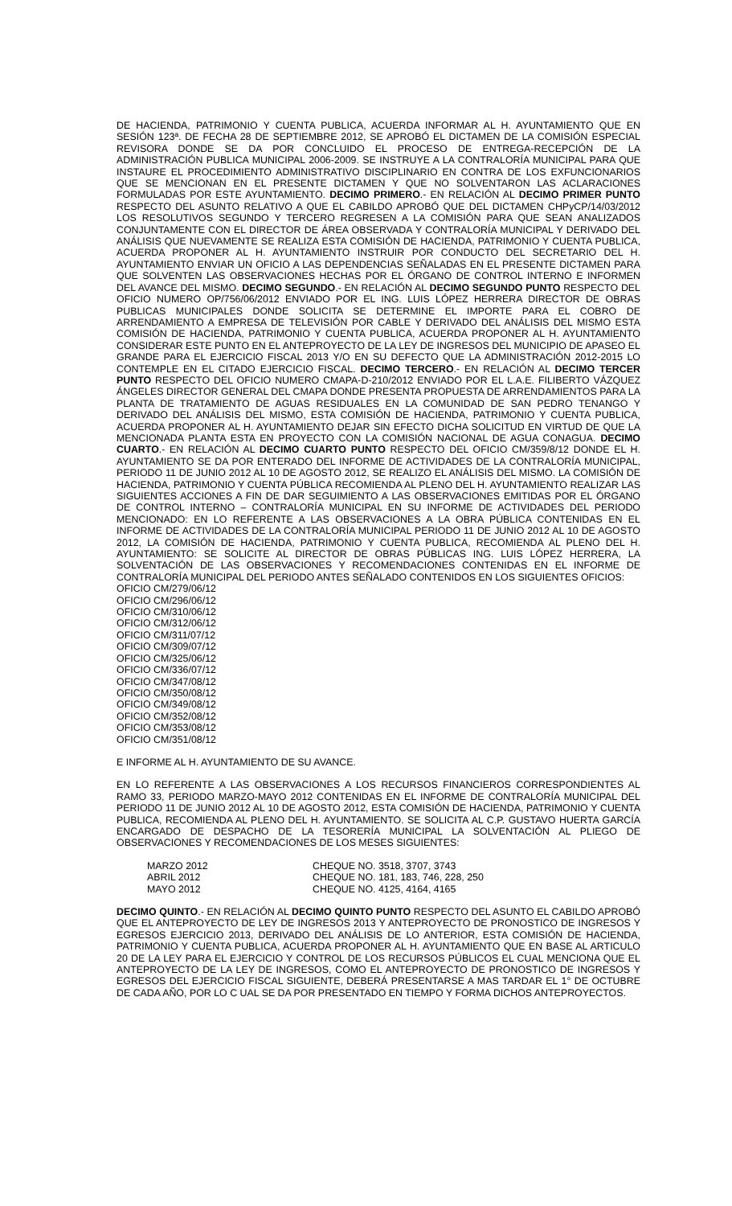DE HACIENDA, PATRIMONIO Y CUENTA PUBLICA, ACUERDA INFORMAR AL H. AYUNTAMIENTO QUE EN SESIÓN 123ª. DE FECHA 28 DE SEPTIEMBRE 2012, SE APROBÓ EL DICTAMEN DE LA COMISIÓN ESPECIAL REVISORA DONDE SE DA POR CONCLUIDO EL PROCESO DE ENTREGA-RECEPCIÓN DE LA ADMINISTRACIÓN PUBLICA MUNICIPAL 2006-2009. SE INSTRUYE A LA CONTRALORÍA MUNICIPAL PARA QUE INSTAURE EL PROCEDIMIENTO ADMINISTRATIVO DISCIPLINARIO EN CONTRA DE LOS EXFUNCIONARIOS QUE SE MENCIONAN EN EL PRESENTE DICTAMEN Y QUE NO SOLVENTARON LAS ACLARACIONES FORMULADAS POR ESTE AYUNTAMIENTO. DECIMO PRIMERO.- EN RELACIÓN AL DECIMO PRIMER PUNTO RESPECTO DEL ASUNTO RELATIVO A QUE EL CABILDO APROBÓ QUE DEL DICTAMEN CHPyCP/14/03/2012 LOS RESOLUTIVOS SEGUNDO Y TERCERO REGRESEN A LA COMISIÓN PARA QUE SEAN ANALIZADOS CONJUNTAMENTE CON EL DIRECTOR DE ÁREA OBSERVADA Y CONTRALORÍA MUNICIPAL Y DERIVADO DEL ANÁLISIS QUE NUEVAMENTE SE REALIZA ESTA COMISIÓN DE HACIENDA, PATRIMONIO Y CUENTA PUBLICA, ACUERDA PROPONER AL H. AYUNTAMIENTO INSTRUIR POR CONDUCTO DEL SECRETARIO DEL H. AYUNTAMIENTO ENVIAR UN OFICIO A LAS DEPENDENCIAS SEÑALADAS EN EL PRESENTE DICTAMEN PARA QUE SOLVENTEN LAS OBSERVACIONES HECHAS POR EL ÓRGANO DE CONTROL INTERNO E INFORMEN DEL AVANCE DEL MISMO. DECIMO SEGUNDO.- EN RELACIÓN AL DECIMO SEGUNDO PUNTO RESPECTO DEL OFICIO NUMERO OP/756/06/2012 ENVIADO POR EL ING. LUIS LÓPEZ HERRERA DIRECTOR DE OBRAS PUBLICAS MUNICIPALES DONDE SOLICITA SE DETERMINE EL IMPORTE PARA EL COBRO DE ARRENDAMIENTO A EMPRESA DE TELEVISIÓN POR CABLE Y DERIVADO DEL ANÁLISIS DEL MISMO ESTA COMISIÓN DE HACIENDA, PATRIMONIO Y CUENTA PUBLICA, ACUERDA PROPONER AL H. AYUNTAMIENTO CONSIDERAR ESTE PUNTO EN EL ANTEPROYECTO DE LA LEY DE INGRESOS DEL MUNICIPIO DE APASEO EL GRANDE PARA EL EJERCICIO FISCAL 2013 Y/O EN SU DEFECTO QUE LA ADMINISTRACIÓN 2012-2015 LO CONTEMPLE EN EL CITADO EJERCICIO FISCAL. DECIMO TERCERO.- EN RELACIÓN AL DECIMO TERCER PUNTO RESPECTO DEL OFICIO NUMERO CMAPA-D-210/2012 ENVIADO POR EL L.A.E. FILIBERTO VÁZQUEZ ÁNGELES DIRECTOR GENERAL DEL CMAPA DONDE PRESENTA PROPUESTA DE ARRENDAMIENTOS PARA LA PLANTA DE TRATAMIENTO DE AGUAS RESIDUALES EN LA COMUNIDAD DE SAN PEDRO TENANGO Y DERIVADO DEL ANÁLISIS DEL MISMO, ESTA COMISIÓN DE HACIENDA, PATRIMONIO Y CUENTA PUBLICA, ACUERDA PROPONER AL H. AYUNTAMIENTO DEJAR SIN EFECTO DICHA SOLICITUD EN VIRTUD DE QUE LA MENCIONADA PLANTA ESTA EN PROYECTO CON LA COMISIÓN NACIONAL DE AGUA CONAGUA. DECIMO CUARTO.- EN RELACIÓN AL DECIMO CUARTO PUNTO RESPECTO DEL OFICIO CM/359/8/12 DONDE EL H. AYUNTAMIENTO SE DA POR ENTERADO DEL INFORME DE ACTIVIDADES DE LA CONTRALORÍA MUNICIPAL, PERIODO 11 DE JUNIO 2012 AL 10 DE AGOSTO 2012, SE REALIZO EL ANÁLISIS DEL MISMO. LA COMISIÓN DE HACIENDA, PATRIMONIO Y CUENTA PÚBLICA RECOMIENDA AL PLENO DEL H. AYUNTAMIENTO REALIZAR LAS SIGUIENTES ACCIONES A FIN DE DAR SEGUIMIENTO A LAS OBSERVACIONES EMITIDAS POR EL ÓRGANO DE CONTROL INTERNO – CONTRALORÍA MUNICIPAL EN SU INFORME DE ACTIVIDADES DEL PERIODO MENCIONADO: EN LO REFERENTE A LAS OBSERVACIONES A LA OBRA PÚBLICA CONTENIDAS EN EL INFORME DE ACTIVIDADES DE LA CONTRALORÍA MUNICIPAL PERIODO 11 DE JUNIO 2012 AL 10 DE AGOSTO 2012, LA COMISIÓN DE HACIENDA, PATRIMONIO Y CUENTA PUBLICA, RECOMIENDA AL PLENO DEL H. AYUNTAMIENTO: SE SOLICITE AL DIRECTOR DE OBRAS PÚBLICAS ING. LUIS LÓPEZ HERRERA, LA SOLVENTACIÓN DE LAS OBSERVACIONES Y RECOMENDACIONES CONTENIDAS EN EL INFORME DE CONTRALORÍA MUNICIPAL DEL PERIODO ANTES SEÑALADO CONTENIDOS EN LOS SIGUIENTES OFICIOS:
OFICIO CM/279/06/12
OFICIO CM/296/06/12
OFICIO CM/310/06/12
OFICIO CM/312/06/12
OFICIO CM/311/07/12
OFICIO CM/309/07/12
OFICIO CM/325/06/12
OFICIO CM/336/07/12
OFICIO CM/347/08/12
OFICIO CM/350/08/12
OFICIO CM/349/08/12
OFICIO CM/352/08/12
OFICIO CM/353/08/12
OFICIO CM/351/08/12
E INFORME AL H. AYUNTAMIENTO DE SU AVANCE.
EN LO REFERENTE A LAS OBSERVACIONES A LOS RECURSOS FINANCIEROS CORRESPONDIENTES AL RAMO 33, PERIODO MARZO-MAYO 2012 CONTENIDAS EN EL INFORME DE CONTRALORÍA MUNICIPAL DEL PERIODO 11 DE JUNIO 2012 AL 10 DE AGOSTO 2012, ESTA COMISIÓN DE HACIENDA, PATRIMONIO Y CUENTA PUBLICA, RECOMIENDA AL PLENO DEL H. AYUNTAMIENTO. SE SOLICITA AL C.P. GUSTAVO HUERTA GARCÍA ENCARGADO DE DESPACHO DE LA TESORERÍA MUNICIPAL LA SOLVENTACIÓN AL PLIEGO DE OBSERVACIONES Y RECOMENDACIONES DE LOS MESES SIGUIENTES:
| MARZO 2012 | CHEQUE NO. 3518, 3707, 3743 |
| ABRIL 2012 | CHEQUE NO. 181, 183, 746, 228, 250 |
| MAYO 2012 | CHEQUE NO. 4125, 4164, 4165 |
DECIMO QUINTO.- EN RELACIÓN AL DECIMO QUINTO PUNTO RESPECTO DEL ASUNTO EL CABILDO APROBÓ QUE EL ANTEPROYECTO DE LEY DE INGRESOS 2013 Y ANTEPROYECTO DE PRONOSTICO DE INGRESOS Y EGRESOS EJERCICIO 2013, DERIVADO DEL ANÁLISIS DE LO ANTERIOR, ESTA COMISIÓN DE HACIENDA, PATRIMONIO Y CUENTA PUBLICA, ACUERDA PROPONER AL H. AYUNTAMIENTO QUE EN BASE AL ARTICULO 20 DE LA LEY PARA EL EJERCICIO Y CONTROL DE LOS RECURSOS PÚBLICOS EL CUAL MENCIONA QUE EL ANTEPROYECTO DE LA LEY DE INGRESOS, COMO EL ANTEPROYECTO DE PRONOSTICO DE INGRESOS Y EGRESOS DEL EJERCICIO FISCAL SIGUIENTE, DEBERÁ PRESENTARSE A MAS TARDAR EL 1° DE OCTUBRE DE CADA AÑO, POR LO C UAL SE DA POR PRESENTADO EN TIEMPO Y FORMA DICHOS ANTEPROYECTOS.